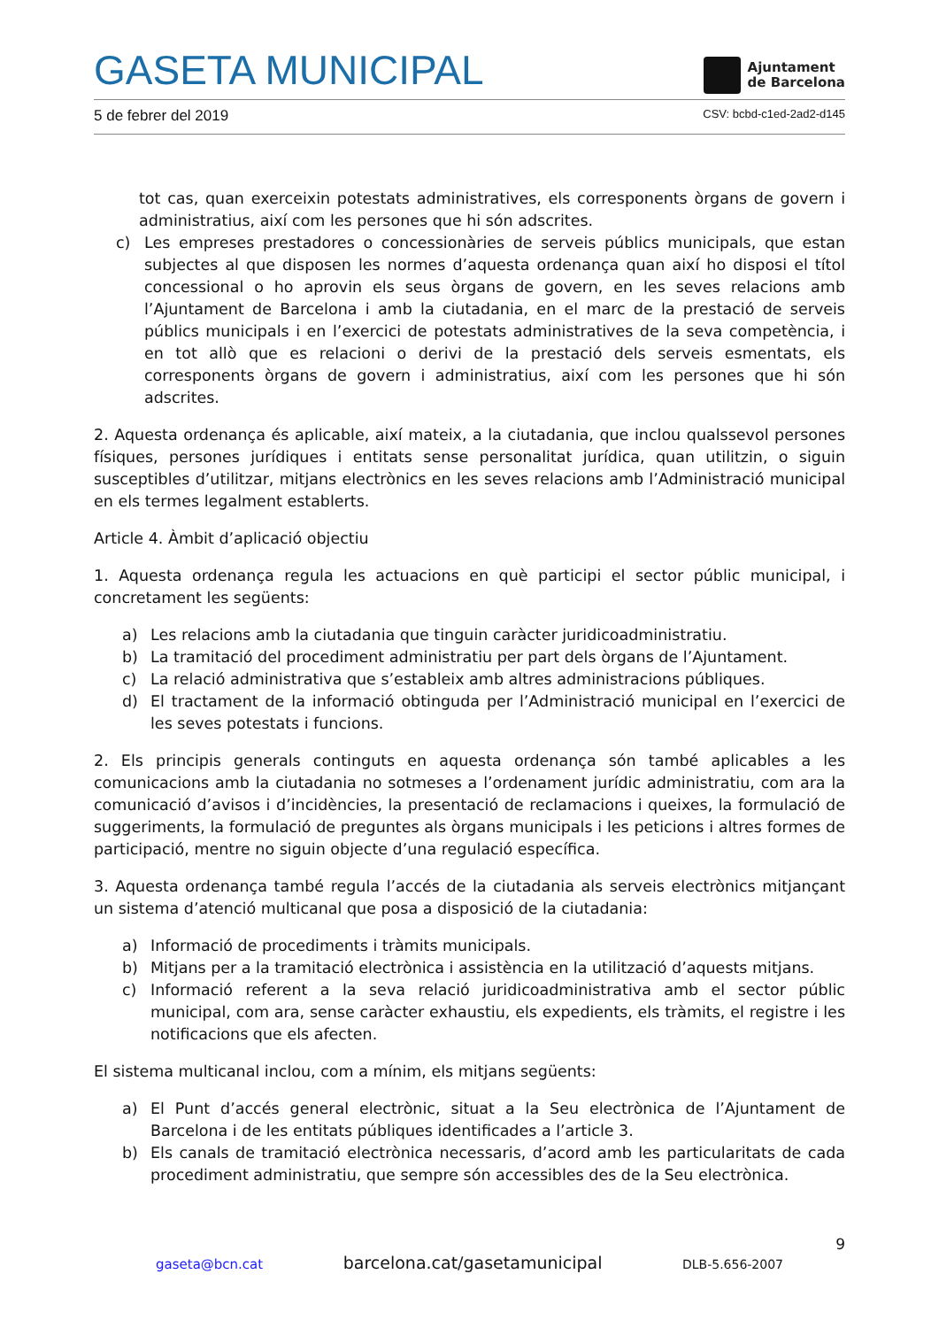GASETA MUNICIPAL
Ajuntament
de Barcelona
5 de febrer del 2019 CSV: bcbd-c1ed-2ad2-d145
tot cas, quan exerceixin potestats administratives, els corresponents òrgans de govern i administratius, així com les persones que hi són adscrites.
c) Les empreses prestadores o concessionàries de serveis públics municipals, que estan subjectes al que disposen les normes d’aquesta ordenança quan així ho disposi el títol concessional o ho aprovin els seus òrgans de govern, en les seves relacions amb l’Ajuntament de Barcelona i amb la ciutadania, en el marc de la prestació de serveis públics municipals i en l’exercici de potestats administratives de la seva competència, i en tot allò que es relacioni o derivi de la prestació dels serveis esmentats, els corresponents òrgans de govern i administratius, així com les persones que hi són adscrites.
2. Aquesta ordenança és aplicable, així mateix, a la ciutadania, que inclou qualssevol persones físiques, persones jurídiques i entitats sense personalitat jurídica, quan utilitzin, o siguin susceptibles d’utilitzar, mitjans electrònics en les seves relacions amb l’Administració municipal en els termes legalment establerts.
Article 4. Àmbit d’aplicació objectiu
1. Aquesta ordenança regula les actuacions en què participi el sector públic municipal, i concretament les següents:
a) Les relacions amb la ciutadania que tinguin caràcter juridicoadministratiu.
b) La tramitació del procediment administratiu per part dels òrgans de l’Ajuntament.
c) La relació administrativa que s’estableix amb altres administracions públiques.
d) El tractament de la informació obtinguda per l’Administració municipal en l’exercici de les seves potestats i funcions.
2. Els principis generals continguts en aquesta ordenança són també aplicables a les comunicacions amb la ciutadania no sotmeses a l’ordenament jurídic administratiu, com ara la comunicació d’avisos i d’incidències, la presentació de reclamacions i queixes, la formulació de suggeriments, la formulació de preguntes als òrgans municipals i les peticions i altres formes de participació, mentre no siguin objecte d’una regulació específica.
3. Aquesta ordenança també regula l’accés de la ciutadania als serveis electrònics mitjançant un sistema d’atenció multicanal que posa a disposició de la ciutadania:
a) Informació de procediments i tràmits municipals.
b) Mitjans per a la tramitació electrònica i assistència en la utilització d’aquests mitjans.
c) Informació referent a la seva relació juridicoadministrativa amb el sector públic municipal, com ara, sense caràcter exhaustiu, els expedients, els tràmits, el registre i les notificacions que els afecten.
El sistema multicanal inclou, com a mínim, els mitjans següents:
a) El Punt d’accés general electrònic, situat a la Seu electrònica de l’Ajuntament de Barcelona i de les entitats públiques identificades a l’article 3.
b) Els canals de tramitació electrònica necessaris, d’acord amb les particularitats de cada procediment administratiu, que sempre són accessibles des de la Seu electrònica.
9
gaseta@bcn.cat barcelona.cat/gasetamunicipal DLB-5.656-2007